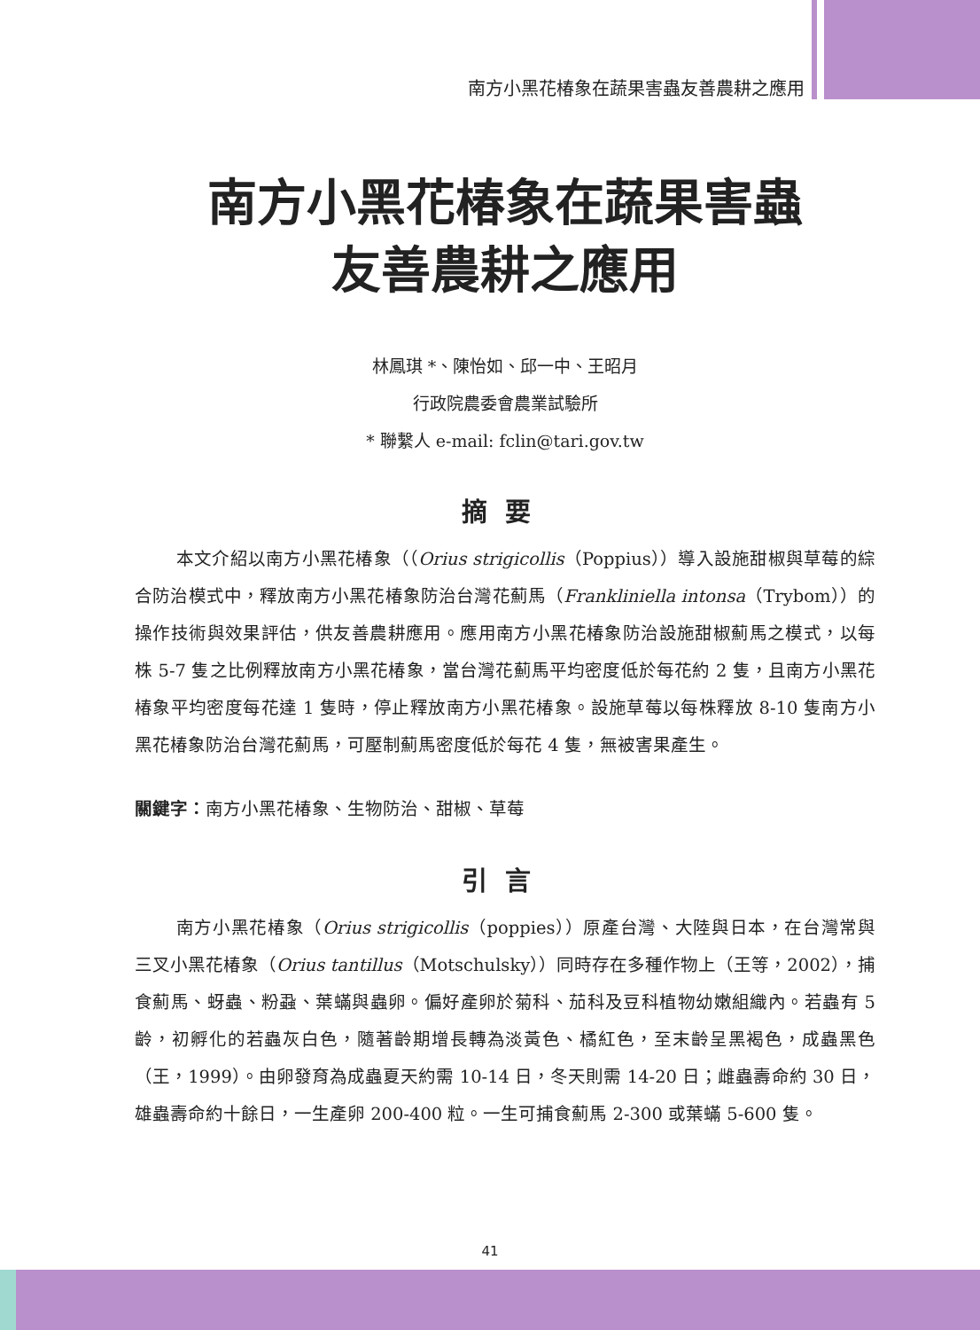南方小黑花椿象在蔬果害蟲友善農耕之應用
南方小黑花椿象在蔬果害蟲
友善農耕之應用
林鳳琪 *、陳怡如、邱一中、王昭月
行政院農委會農業試驗所
* 聯繫人 e-mail: fclin@tari.gov.tw
摘要
本文介紹以南方小黑花椿象（（Orius strigicollis（Poppius））導入設施甜椒與草莓的綜合防治模式中，釋放南方小黑花椿象防治台灣花薊馬（Frankliniella intonsa（Trybom））的操作技術與效果評估，供友善農耕應用。應用南方小黑花椿象防治設施甜椒薊馬之模式，以每株 5-7 隻之比例釋放南方小黑花椿象，當台灣花薊馬平均密度低於每花約 2 隻，且南方小黑花椿象平均密度每花達 1 隻時，停止釋放南方小黑花椿象。設施草莓以每株釋放 8-10 隻南方小黑花椿象防治台灣花薊馬，可壓制薊馬密度低於每花 4 隻，無被害果產生。
關鍵字：南方小黑花椿象、生物防治、甜椒、草莓
引言
南方小黑花椿象（Orius strigicollis（poppies））原產台灣、大陸與日本，在台灣常與三叉小黑花椿象（Orius tantillus（Motschulsky））同時存在多種作物上（王等，2002），捕食薊馬、蚜蟲、粉蝨、葉蟎與蟲卵。偏好產卵於菊科、茄科及豆科植物幼嫩組織內。若蟲有 5 齡，初孵化的若蟲灰白色，隨著齡期增長轉為淡黃色、橘紅色，至末齡呈黑褐色，成蟲黑色（王，1999）。由卵發育為成蟲夏天約需 10-14 日，冬天則需 14-20 日；雌蟲壽命約 30 日，雄蟲壽命約十餘日，一生產卵 200-400 粒。一生可捕食薊馬 2-300 或葉蟎 5-600 隻。
41